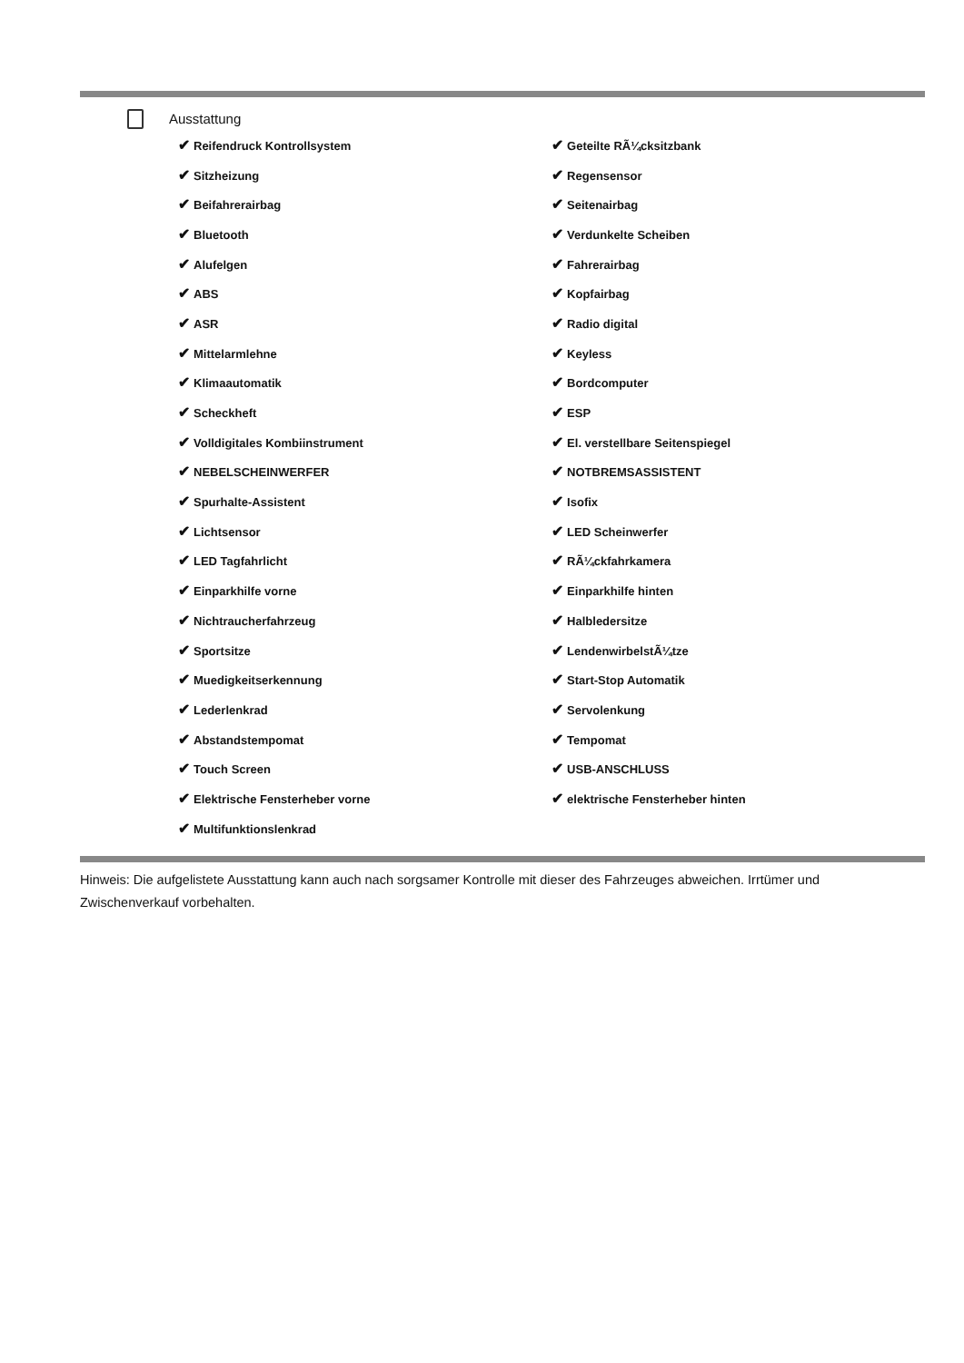Ausstattung
| ✔ Reifendruck Kontrollsystem | ✔ Geteilte RÃ¼cksitzbank |
| ✔ Sitzheizung | ✔ Regensensor |
| ✔ Beifahrerairbag | ✔ Seitenairbag |
| ✔ Bluetooth | ✔ Verdunkelte Scheiben |
| ✔ Alufelgen | ✔ Fahrerairbag |
| ✔ ABS | ✔ Kopfairbag |
| ✔ ASR | ✔ Radio digital |
| ✔ Mittelarmlehne | ✔ Keyless |
| ✔ Klimaautomatik | ✔ Bordcomputer |
| ✔ Scheckheft | ✔ ESP |
| ✔ Volldigitales Kombiinstrument | ✔ El. verstellbare Seitenspiegel |
| ✔ NEBELSCHEINWERFER | ✔ NOTBREMSASSISTENT |
| ✔ Spurhalte-Assistent | ✔ Isofix |
| ✔ Lichtsensor | ✔ LED Scheinwerfer |
| ✔ LED Tagfahrlicht | ✔ RÃ¼ckfahrkamera |
| ✔ Einparkhilfe vorne | ✔ Einparkhilfe hinten |
| ✔ Nichtraucherfahrzeug | ✔ Halbledersitze |
| ✔ Sportsitze | ✔ LendenwirbelstÃ¼tze |
| ✔ Muedigkeitserkennung | ✔ Start-Stop Automatik |
| ✔ Lederlenkrad | ✔ Servolenkung |
| ✔ Abstandstempomat | ✔ Tempomat |
| ✔ Touch Screen | ✔ USB-ANSCHLUSS |
| ✔ Elektrische Fensterheber vorne | ✔ elektrische Fensterheber hinten |
| ✔ Multifunktionslenkrad | |
Hinweis: Die aufgelistete Ausstattung kann auch nach sorgsamer Kontrolle mit dieser des Fahrzeuges abweichen. Irrtümer und Zwischenverkauf vorbehalten.